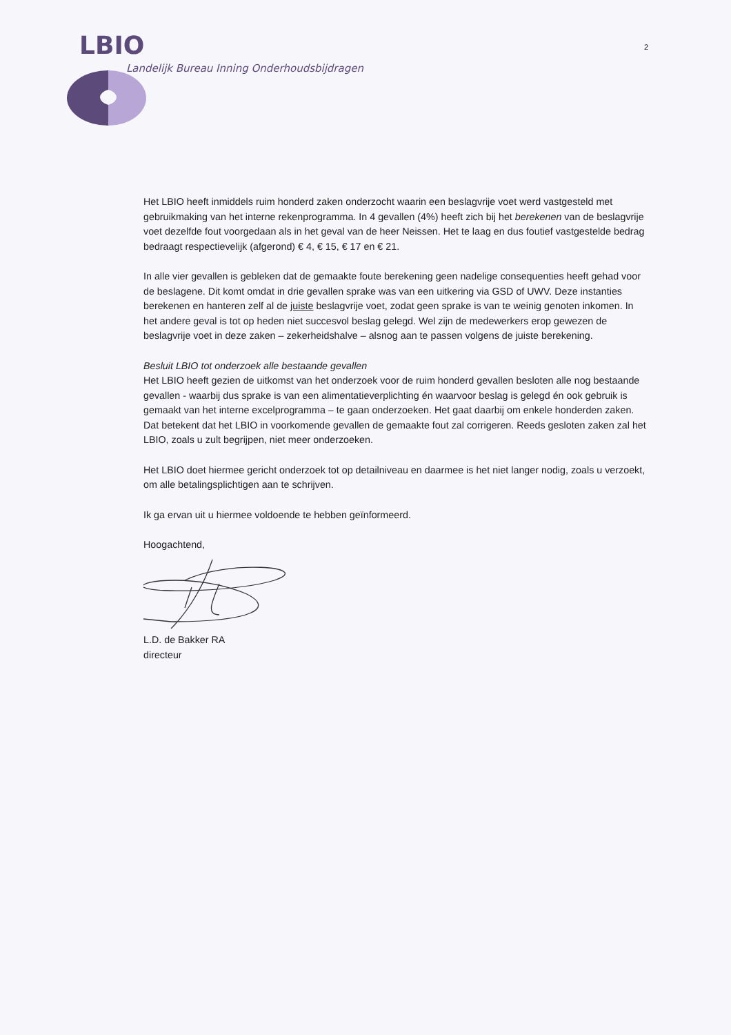LBIO 2
Landelijk Bureau Inning Onderhoudsbijdragen
Het LBIO heeft inmiddels ruim honderd zaken onderzocht waarin een beslagvrije voet werd vastgesteld met gebruikmaking van het interne rekenprogramma. In 4 gevallen (4%) heeft zich bij het berekenen van de beslagvrije voet dezelfde fout voorgedaan als in het geval van de heer Neissen. Het te laag en dus foutief vastgestelde bedrag bedraagt respectievelijk (afgerond) € 4, € 15, € 17 en € 21.
In alle vier gevallen is gebleken dat de gemaakte foute berekening geen nadelige consequenties heeft gehad voor de beslagene. Dit komt omdat in drie gevallen sprake was van een uitkering via GSD of UWV. Deze instanties berekenen en hanteren zelf al de juiste beslagvrije voet, zodat geen sprake is van te weinig genoten inkomen. In het andere geval is tot op heden niet succesvol beslag gelegd. Wel zijn de medewerkers erop gewezen de beslagvrije voet in deze zaken – zekerheidshalve – alsnog aan te passen volgens de juiste berekening.
Besluit LBIO tot onderzoek alle bestaande gevallen
Het LBIO heeft gezien de uitkomst van het onderzoek voor de ruim honderd gevallen besloten alle nog bestaande gevallen - waarbij dus sprake is van een alimentatieverplichting én waarvoor beslag is gelegd én ook gebruik is gemaakt van het interne excelprogramma – te gaan onderzoeken. Het gaat daarbij om enkele honderden zaken. Dat betekent dat het LBIO in voorkomende gevallen de gemaakte fout zal corrigeren. Reeds gesloten zaken zal het LBIO, zoals u zult begrijpen, niet meer onderzoeken.
Het LBIO doet hiermee gericht onderzoek tot op detailniveau en daarmee is het niet langer nodig, zoals u verzoekt, om alle betalingsplichtigen aan te schrijven.
Ik ga ervan uit u hiermee voldoende te hebben geïnformeerd.
Hoogachtend,
L.D. de Bakker RA
directeur